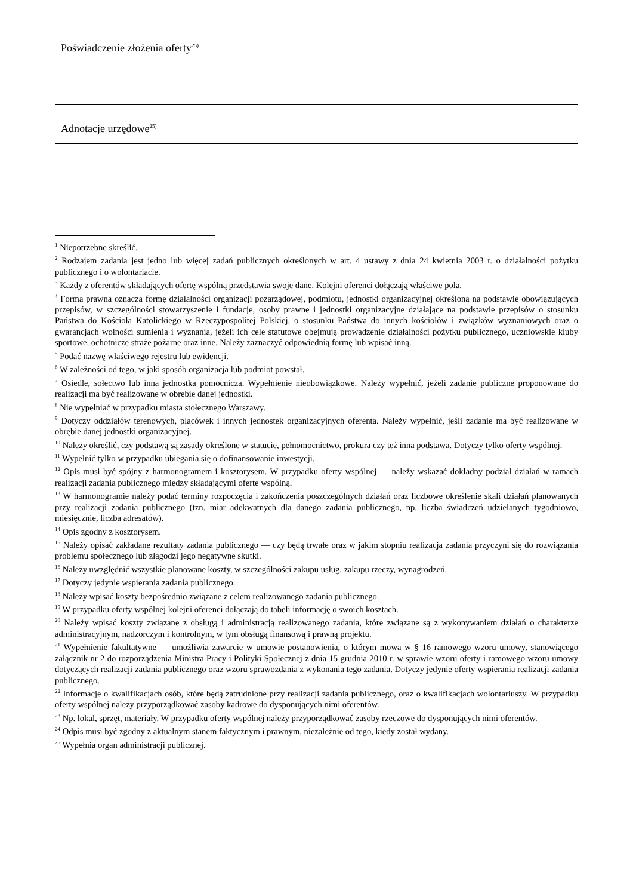Poświadczenie złożenia oferty<sup>25)</sup>
Adnotacje urzędowe<sup>25)</sup>
<sup>1</sup> Niepotrzebne skreślić.
<sup>2</sup> Rodzajem zadania jest jedno lub więcej zadań publicznych określonych w art. 4 ustawy z dnia 24 kwietnia 2003 r. o działalności pożytku publicznego i o wolontariacie.
<sup>3</sup> Każdy z oferentów składających ofertę wspólną przedstawia swoje dane. Kolejni oferenci dołączają właściwe pola.
<sup>4</sup> Forma prawna oznacza formę działalności organizacji pozarządowej, podmiotu, jednostki organizacyjnej określoną na podstawie obowiązujących przepisów, w szczególności stowarzyszenie i fundacje, osoby prawne i jednostki organizacyjne działające na podstawie przepisów o stosunku Państwa do Kościoła Katolickiego w Rzeczypospolitej Polskiej, o stosunku Państwa do innych kościołów i związków wyznaniowych oraz o gwarancjach wolności sumienia i wyznania, jeżeli ich cele statutowe obejmują prowadzenie działalności pożytku publicznego, uczniowskie kluby sportowe, ochotnicze straże pożarne oraz inne. Należy zaznaczyć odpowiednią formę lub wpisać inną.
<sup>5</sup> Podać nazwę właściwego rejestru lub ewidencji.
<sup>6</sup> W zależności od tego, w jaki sposób organizacja lub podmiot powstał.
<sup>7</sup> Osiedle, sołectwo lub inna jednostka pomocnicza. Wypełnienie nieobowiązkowe. Należy wypełnić, jeżeli zadanie publiczne proponowane do realizacji ma być realizowane w obrębie danej jednostki.
<sup>8</sup> Nie wypełniać w przypadku miasta stołecznego Warszawy.
<sup>9</sup> Dotyczy oddziałów terenowych, placówek i innych jednostek organizacyjnych oferenta. Należy wypełnić, jeśli zadanie ma być realizowane w obrębie danej jednostki organizacyjnej.
<sup>10</sup> Należy określić, czy podstawą są zasady określone w statucie, pełnomocnictwo, prokura czy też inna podstawa. Dotyczy tylko oferty wspólnej.
<sup>11</sup> Wypełnić tylko w przypadku ubiegania się o dofinansowanie inwestycji.
<sup>12</sup> Opis musi być spójny z harmonogramem i kosztorysem. W przypadku oferty wspólnej — należy wskazać dokładny podział działań w ramach realizacji zadania publicznego między składającymi ofertę wspólną.
<sup>13</sup> W harmonogramie należy podać terminy rozpoczęcia i zakończenia poszczególnych działań oraz liczbowe określenie skali działań planowanych przy realizacji zadania publicznego (tzn. miar adekwatnych dla danego zadania publicznego, np. liczba świadczeń udzielanych tygodniowo, miesięcznie, liczba adresatów).
<sup>14</sup> Opis zgodny z kosztorysem.
<sup>15</sup> Należy opisać zakładane rezultaty zadania publicznego — czy będą trwałe oraz w jakim stopniu realizacja zadania przyczyni się do rozwiązania problemu społecznego lub złagodzi jego negatywne skutki.
<sup>16</sup> Należy uwzględnić wszystkie planowane koszty, w szczególności zakupu usług, zakupu rzeczy, wynagrodzeń.
<sup>17</sup> Dotyczy jedynie wspierania zadania publicznego.
<sup>18</sup> Należy wpisać koszty bezpośrednio związane z celem realizowanego zadania publicznego.
<sup>19</sup> W przypadku oferty wspólnej kolejni oferenci dołączają do tabeli informację o swoich kosztach.
<sup>20</sup> Należy wpisać koszty związane z obsługą i administracją realizowanego zadania, które związane są z wykonywaniem działań o charakterze administracyjnym, nadzorczym i kontrolnym, w tym obsługą finansową i prawną projektu.
<sup>21</sup> Wypełnienie fakultatywne — umożliwia zawarcie w umowie postanowienia, o którym mowa w § 16 ramowego wzoru umowy, stanowiącego załącznik nr 2 do rozporządzenia Ministra Pracy i Polityki Społecznej z dnia 15 grudnia 2010 r. w sprawie wzoru oferty i ramowego wzoru umowy dotyczących realizacji zadania publicznego oraz wzoru sprawozdania z wykonania tego zadania. Dotyczy jedynie oferty wspierania realizacji zadania publicznego.
<sup>22</sup> Informacje o kwalifikacjach osób, które będą zatrudnione przy realizacji zadania publicznego, oraz o kwalifikacjach wolontariuszy. W przypadku oferty wspólnej należy przyporządkować zasoby kadrowe do dysponujących nimi oferentów.
<sup>23</sup> Np. lokal, sprzęt, materiały. W przypadku oferty wspólnej należy przyporządkować zasoby rzeczowe do dysponujących nimi oferentów.
<sup>24</sup> Odpis musi być zgodny z aktualnym stanem faktycznym i prawnym, niezależnie od tego, kiedy został wydany.
<sup>25</sup> Wypełnia organ administracji publicznej.